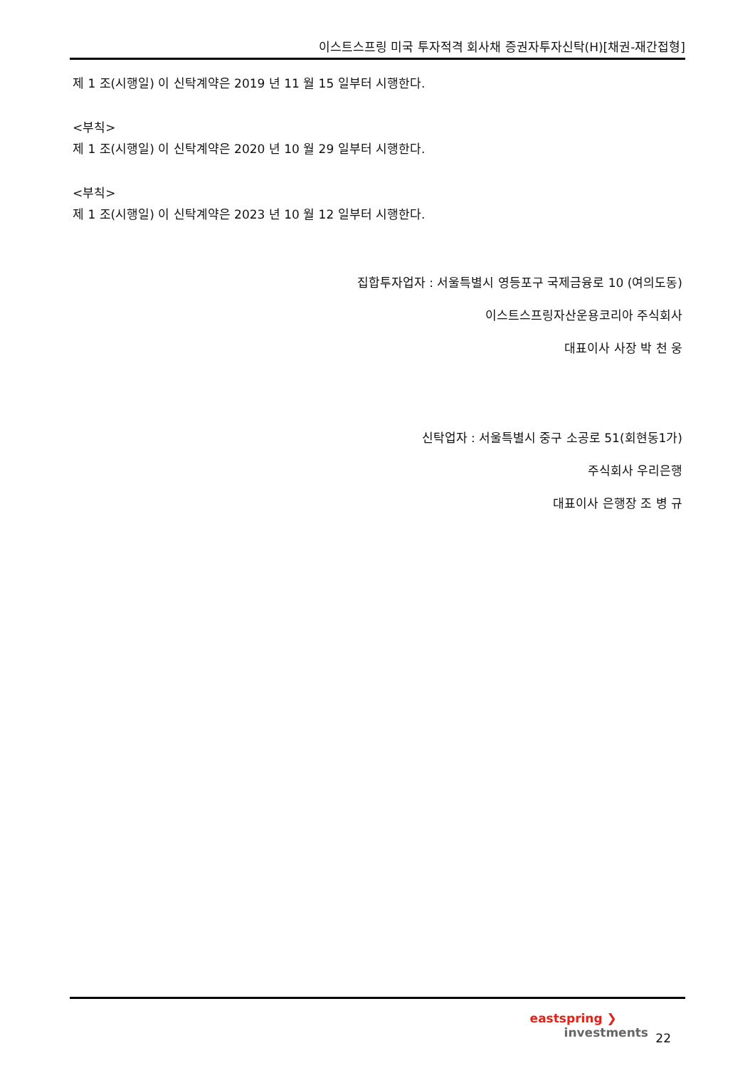이스트스프링 미국 투자적격 회사채 증권자투자신탁(H)[채권-재간접형]
제 1 조(시행일) 이 신탁계약은 2019 년 11 월 15 일부터 시행한다.
<부칙>
제 1 조(시행일) 이 신탁계약은 2020 년 10 월 29 일부터 시행한다.
<부칙>
제 1 조(시행일) 이 신탁계약은 2023 년 10 월 12 일부터 시행한다.
집합투자업자 : 서울특별시 영등포구 국제금융로 10 (여의도동)
이스트스프링자산운용코리아 주식회사
대표이사 사장 박 천 웅
신탁업자 : 서울특별시 중구 소공로 51(회현동1가)
주식회사 우리은행
대표이사 은행장 조 병 규
eastspring ❯
investments
22